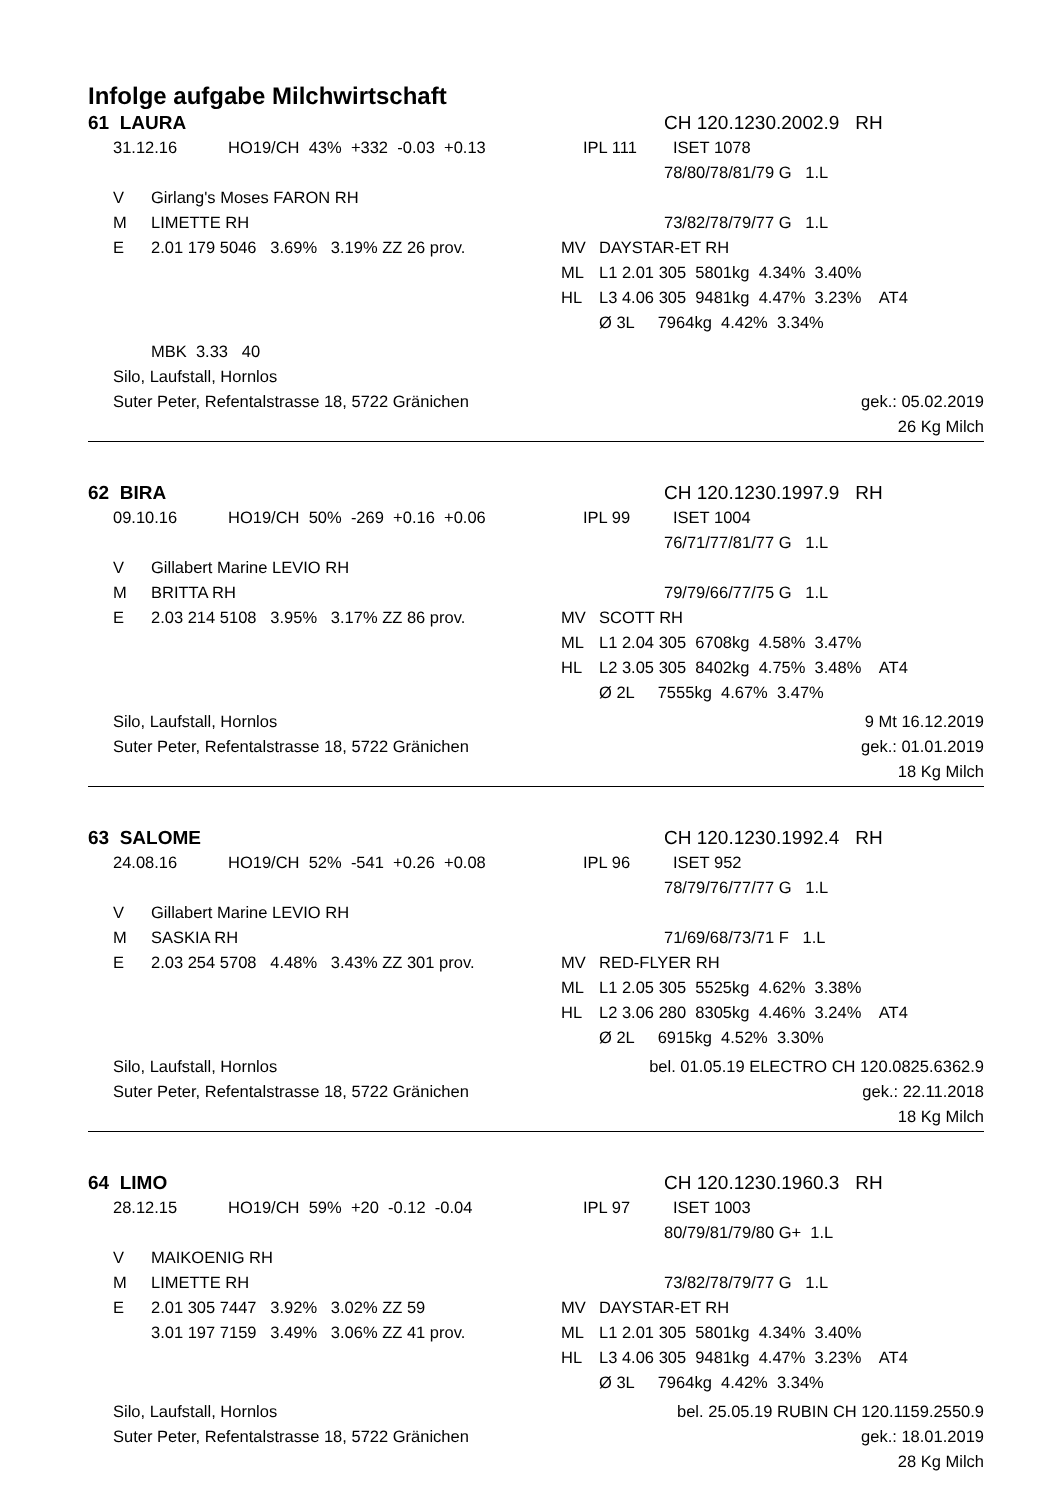Infolge aufgabe Milchwirtschaft
61 LAURA CH 120.1230.2002.9 RH
31.12.16 HO19/CH 43% +332 -0.03 +0.13 IPL 111 ISET 1078
78/80/78/81/79 G 1.L
V Girlang's Moses FARON RH
M LIMETTE RH 73/82/78/79/77 G 1.L
E 2.01 179 5046 3.69% 3.19% ZZ 26 prov. MV DAYSTAR-ET RH
ML L1 2.01 305 5801kg 4.34% 3.40%
HL L3 4.06 305 9481kg 4.47% 3.23% AT4
Ø 3L 7964kg 4.42% 3.34%
MBK 3.33 40
Silo, Laufstall, Hornlos
Suter Peter, Refentalstrasse 18, 5722 Gränichen gek.: 05.02.2019
26 Kg Milch
62 BIRA CH 120.1230.1997.9 RH
09.10.16 HO19/CH 50% -269 +0.16 +0.06 IPL 99 ISET 1004
76/71/77/81/77 G 1.L
V Gillabert Marine LEVIO RH
M BRITTA RH 79/79/66/77/75 G 1.L
E 2.03 214 5108 3.95% 3.17% ZZ 86 prov. MV SCOTT RH
ML L1 2.04 305 6708kg 4.58% 3.47%
HL L2 3.05 305 8402kg 4.75% 3.48% AT4
Ø 2L 7555kg 4.67% 3.47%
Silo, Laufstall, Hornlos 9 Mt 16.12.2019
Suter Peter, Refentalstrasse 18, 5722 Gränichen gek.: 01.01.2019
18 Kg Milch
63 SALOME CH 120.1230.1992.4 RH
24.08.16 HO19/CH 52% -541 +0.26 +0.08 IPL 96 ISET 952
78/79/76/77/77 G 1.L
V Gillabert Marine LEVIO RH
M SASKIA RH 71/69/68/73/71 F 1.L
E 2.03 254 5708 4.48% 3.43% ZZ 301 prov. MV RED-FLYER RH
ML L1 2.05 305 5525kg 4.62% 3.38%
HL L2 3.06 280 8305kg 4.46% 3.24% AT4
Ø 2L 6915kg 4.52% 3.30%
Silo, Laufstall, Hornlos bel. 01.05.19 ELECTRO CH 120.0825.6362.9
Suter Peter, Refentalstrasse 18, 5722 Gränichen gek.: 22.11.2018
18 Kg Milch
64 LIMO CH 120.1230.1960.3 RH
28.12.15 HO19/CH 59% +20 -0.12 -0.04 IPL 97 ISET 1003
80/79/81/79/80 G+ 1.L
V MAIKOENIG RH
M LIMETTE RH 73/82/78/79/77 G 1.L
E 2.01 305 7447 3.92% 3.02% ZZ 59 MV DAYSTAR-ET RH
3.01 197 7159 3.49% 3.06% ZZ 41 prov. ML L1 2.01 305 5801kg 4.34% 3.40%
HL L3 4.06 305 9481kg 4.47% 3.23% AT4
Ø 3L 7964kg 4.42% 3.34%
Silo, Laufstall, Hornlos bel. 25.05.19 RUBIN CH 120.1159.2550.9
Suter Peter, Refentalstrasse 18, 5722 Gränichen gek.: 18.01.2019
28 Kg Milch